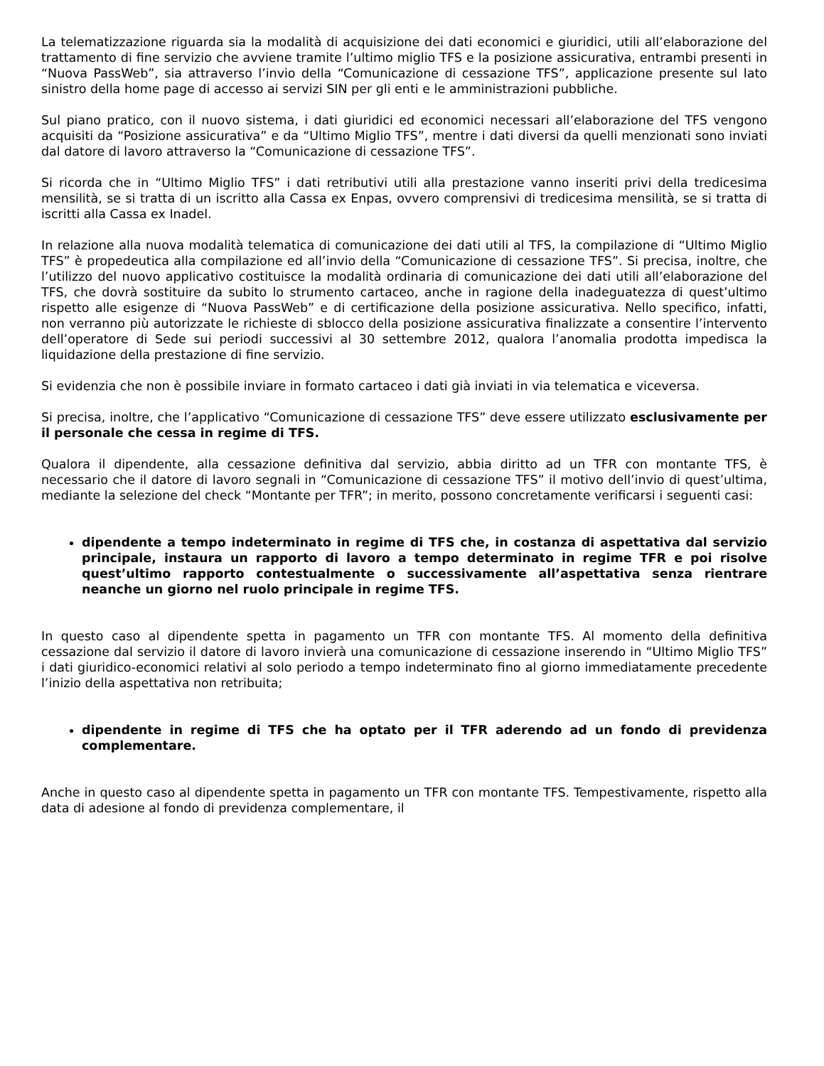La telematizzazione riguarda sia la modalità di acquisizione dei dati economici e giuridici, utili all’elaborazione del trattamento di fine servizio che avviene tramite l’ultimo miglio TFS e la posizione assicurativa, entrambi presenti in “Nuova PassWeb”, sia attraverso l’invio della “Comunicazione di cessazione TFS”, applicazione presente sul lato sinistro della home page di accesso ai servizi SIN per gli enti e le amministrazioni pubbliche.
Sul piano pratico, con il nuovo sistema, i dati giuridici ed economici necessari all’elaborazione del TFS vengono acquisiti da “Posizione assicurativa” e da “Ultimo Miglio TFS”, mentre i dati diversi da quelli menzionati sono inviati dal datore di lavoro attraverso la “Comunicazione di cessazione TFS”.
Si ricorda che in “Ultimo Miglio TFS” i dati retributivi utili alla prestazione vanno inseriti privi della tredicesima mensilità, se si tratta di un iscritto alla Cassa ex Enpas, ovvero comprensivi di tredicesima mensilità, se si tratta di iscritti alla Cassa ex Inadel.
In relazione alla nuova modalità telematica di comunicazione dei dati utili al TFS, la compilazione di “Ultimo Miglio TFS” è propedeutica alla compilazione ed all’invio della “Comunicazione di cessazione TFS”. Si precisa, inoltre, che l’utilizzo del nuovo applicativo costituisce la modalità ordinaria di comunicazione dei dati utili all’elaborazione del TFS, che dovrà sostituire da subito lo strumento cartaceo, anche in ragione della inadeguatezza di quest’ultimo rispetto alle esigenze di “Nuova PassWeb” e di certificazione della posizione assicurativa. Nello specifico, infatti, non verranno più autorizzate le richieste di sblocco della posizione assicurativa finalizzate a consentire l’intervento dell’operatore di Sede sui periodi successivi al 30 settembre 2012, qualora l’anomalia prodotta impedisca la liquidazione della prestazione di fine servizio.
Si evidenzia che non è possibile inviare in formato cartaceo i dati già inviati in via telematica e viceversa.
Si precisa, inoltre, che l’applicativo “Comunicazione di cessazione TFS” deve essere utilizzato esclusivamente per il personale che cessa in regime di TFS.
Qualora il dipendente, alla cessazione definitiva dal servizio, abbia diritto ad un TFR con montante TFS, è necessario che il datore di lavoro segnali in “Comunicazione di cessazione TFS” il motivo dell’invio di quest’ultima, mediante la selezione del check “Montante per TFR”; in merito, possono concretamente verificarsi i seguenti casi:
dipendente a tempo indeterminato in regime di TFS che, in costanza di aspettativa dal servizio principale, instaura un rapporto di lavoro a tempo determinato in regime TFR e poi risolve quest’ultimo rapporto contestualmente o successivamente all’aspettativa senza rientrare neanche un giorno nel ruolo principale in regime TFS.
In questo caso al dipendente spetta in pagamento un TFR con montante TFS. Al momento della definitiva cessazione dal servizio il datore di lavoro invierà una comunicazione di cessazione inserendo in “Ultimo Miglio TFS” i dati giuridico-economici relativi al solo periodo a tempo indeterminato fino al giorno immediatamente precedente l’inizio della aspettativa non retribuita;
dipendente in regime di TFS che ha optato per il TFR aderendo ad un fondo di previdenza complementare.
Anche in questo caso al dipendente spetta in pagamento un TFR con montante TFS. Tempestivamente, rispetto alla data di adesione al fondo di previdenza complementare, il